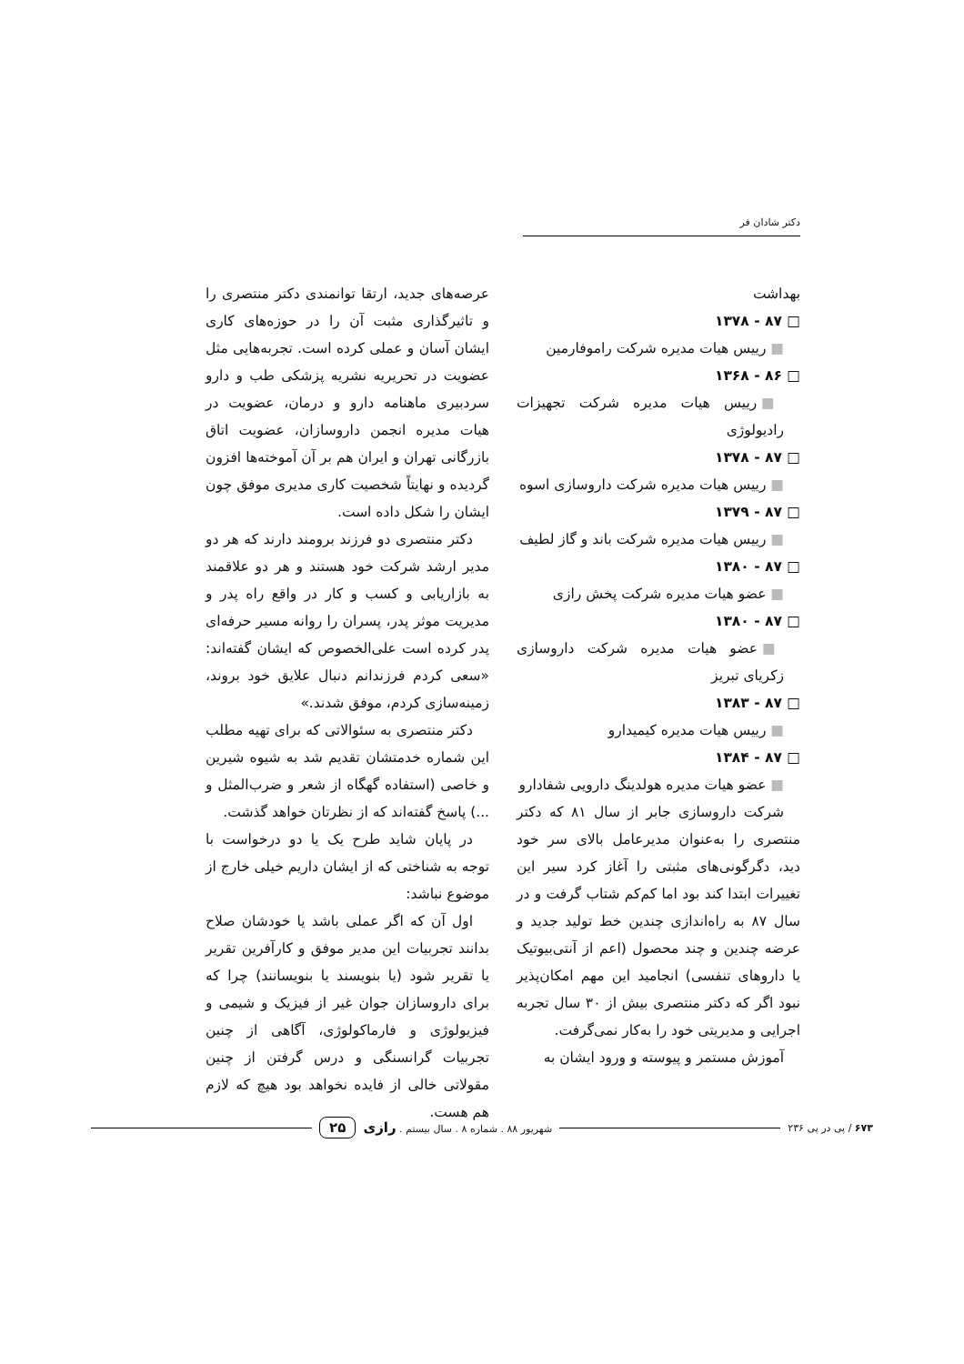دکتر شادان فر
بهداشت
□ ۸۷ - ۱۳۷۸
■ رییس هیات مدیره شرکت راموفارمین
□ ۸۶ - ۱۳۶۸
■ رییس هیات مدیره شرکت تجهیزات رادیولوژی
□ ۸۷ - ۱۳۷۸
■ رییس هیات مدیره شرکت داروسازی اسوه
□ ۸۷ - ۱۳۷۹
■ رییس هیات مدیره شرکت باند و گاز لطیف
□ ۸۷ - ۱۳۸۰
■ عضو هیات مدیره شرکت پخش رازی
□ ۸۷ - ۱۳۸۰
■ عضو هیات مدیره شرکت داروسازی زکریای تبریز
□ ۸۷ - ۱۳۸۳
■ رییس هیات مدیره کیمیدارو
□ ۸۷ - ۱۳۸۴
■ عضو هیات مدیره هولدینگ دارویی شفادارو
شرکت داروسازی جابر از سال ۸۱ که دکتر منتصری را به‌عنوان مدیرعامل بالای سر خود دید، دگرگونی‌های مثبتی را آغاز کرد سیر این تغییرات ابتدا کند بود اما کم‌کم شتاب گرفت و در سال ۸۷ به راه‌اندازی چندین خط تولید جدید و عرضه چندین و چند محصول (اعم از آنتی‌بیوتیک یا داروهای تنفسی) انجامید این مهم امکان‌پذیر نبود اگر که دکتر منتصری بیش از ۳۰ سال تجربه اجرایی و مدیریتی خود را به‌کار نمی‌گرفت.
آموزش مستمر و پیوسته و ورود ایشان به
عرصه‌های جدید، ارتقا توانمندی دکتر منتصری را و تاثیرگذاری مثبت آن را در حوزه‌های کاری ایشان آسان و عملی کرده است. تجربه‌هایی مثل عضویت در تحریریه نشریه پزشکی طب و دارو سردبیری ماهنامه دارو و درمان، عضویت در هیات مدیره انجمن داروسازان، عضویت اتاق بازرگانی تهران و ایران هم بر آن آموخته‌ها افزون گردیده و نهایتاً شخصیت کاری مدیری موفق چون ایشان را شکل داده است.
دکتر منتصری دو فرزند برومند دارند که هر دو مدیر ارشد شرکت خود هستند و هر دو علاقمند به بازاریابی و کسب و کار در واقع راه پدر و مدیریت موثر پدر، پسران را روانه مسیر حرفه‌ای پدر کرده است علی‌الخصوص که ایشان گفته‌اند: «سعی کردم فرزندانم دنبال علایق خود بروند، زمینه‌سازی کردم، موفق شدند.»
دکتر منتصری به سئوالاتی که برای تهیه مطلب این شماره خدمتشان تقدیم شد به شیوه شیرین و خاصی (استفاده گهگاه از شعر و ضرب‌المثل و ...) پاسخ گفته‌اند که از نظرتان خواهد گذشت.
در پایان شاید طرح یک یا دو درخواست با توجه به شناختی که از ایشان داریم خیلی خارج از موضوع نباشد:
اول آن که اگر عملی باشد یا خودشان صلاح بدانند تجربیات این مدیر موفق و کارآفرین تقریر یا تقریر شود (یا بنویسند یا بنویسانند) چرا که برای داروسازان جوان غیر از فیزیک و شیمی و فیزیولوژی و فارماکولوژی، آگاهی از چنین تجربیات گرانسنگی و درس گرفتن از چنین مقولاتی خالی از فایده نخواهد بود هیچ که لازم هم هست.
۶۷۳ / پی در پی ۲۳۶ شهریور ۸۸ . شماره ۸ . سال بیستم . رازی ۲۵